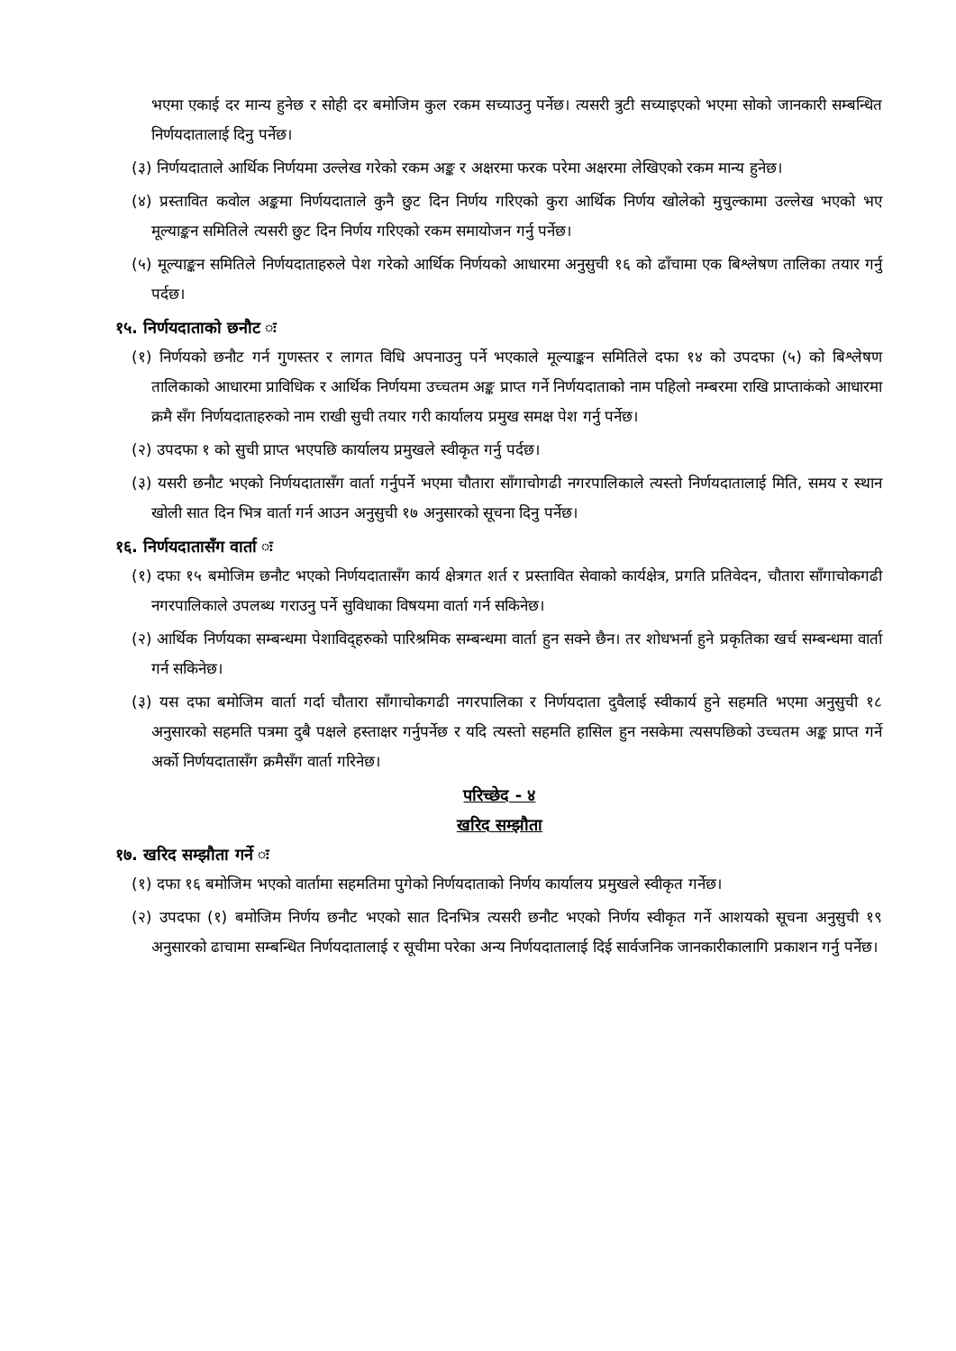भएमा एकाई दर मान्य हुनेछ र सोही दर बमोजिम कुल रकम सच्याउनु पर्नेछ। त्यसरी त्रुटी सच्याइएको भएमा सोको जानकारी सम्बन्धित निर्णयदातालाई दिनु पर्नेछ।
(३) निर्णयदाताले आर्थिक निर्णयमा उल्लेख गरेको रकम अङ्क र अक्षरमा फरक परेमा अक्षरमा लेखिएको रकम मान्य हुनेछ।
(४) प्रस्तावित कवोल अङ्कमा निर्णयदाताले कुनै छुट दिन निर्णय गरिएको कुरा आर्थिक निर्णय खोलेको मुचुल्कामा उल्लेख भएको भए मूल्याङ्कन समितिले त्यसरी छुट दिन निर्णय गरिएको रकम समायोजन गर्नु पर्नेछ।
(५) मूल्याङ्कन समितिले निर्णयदाताहरुले पेश गरेको आर्थिक निर्णयको आधारमा अनुसुची १६ को ढाँचामा एक बिश्लेषण तालिका तयार गर्नु पर्दछ।
१५. निर्णयदाताको छनौट ः
(१) निर्णयको छनौट गर्न गुणस्तर र लागत विधि अपनाउनु पर्ने भएकाले मूल्याङ्कन समितिले दफा १४ को उपदफा (५) को बिश्लेषण तालिकाको आधारमा प्राविधिक र आर्थिक निर्णयमा उच्चतम अङ्क प्राप्त गर्ने निर्णयदाताको नाम पहिलो नम्बरमा राखि प्राप्ताकंको आधारमा क्रमै सँग निर्णयदाताहरुको नाम राखी सुची तयार गरी कार्यालय प्रमुख समक्ष पेश गर्नु पर्नेछ।
(२) उपदफा १ को सुची प्राप्त भएपछि कार्यालय प्रमुखले स्वीकृत गर्नु पर्दछ।
(३) यसरी छनौट भएको निर्णयदातासँग वार्ता गर्नुपर्ने भएमा चौतारा साँगाचोगढी नगरपालिकाले त्यस्तो निर्णयदातालाई मिति, समय र स्थान खोली सात दिन भित्र वार्ता गर्न आउन अनुसुची १७ अनुसारको सूचना दिनु पर्नेछ।
१६. निर्णयदातासँग वार्ता ः
(१) दफा १५ बमोजिम छनौट भएको निर्णयदातासँग कार्य क्षेत्रगत शर्त र प्रस्तावित सेवाको कार्यक्षेत्र, प्रगति प्रतिवेदन, चौतारा साँगाचोकगढी नगरपालिकाले उपलब्ध गराउनु पर्ने सुविधाका विषयमा वार्ता गर्न सकिनेछ।
(२) आर्थिक निर्णयका सम्बन्धमा पेशाविद्हरुको पारिश्रमिक सम्बन्धमा वार्ता हुन सक्ने छैन। तर शोधभर्ना हुने प्रकृतिका खर्च सम्बन्धमा वार्ता गर्न सकिनेछ।
(३) यस दफा बमोजिम वार्ता गर्दा चौतारा साँगाचोकगढी नगरपालिका र निर्णयदाता दुवैलाई स्वीकार्य हुने सहमति भएमा अनुसुची १८ अनुसारको सहमति पत्रमा दुबै पक्षले हस्ताक्षर गर्नुपर्नेछ र यदि त्यस्तो सहमति हासिल हुन नसकेमा त्यसपछिको उच्चतम अङ्क प्राप्त गर्ने अर्को निर्णयदातासँग क्रमैसँग वार्ता गरिनेछ।
परिच्छेद - ४
खरिद सम्झौता
१७. खरिद सम्झौता गर्ने ः
(१) दफा १६ बमोजिम भएको वार्तामा सहमतिमा पुगेको निर्णयदाताको निर्णय कार्यालय प्रमुखले स्वीकृत गर्नेछ।
(२) उपदफा (१) बमोजिम निर्णय छनौट भएको सात दिनभित्र त्यसरी छनौट भएको निर्णय स्वीकृत गर्ने आशयको सूचना अनुसुची १९ अनुसारको ढाचामा सम्बन्धित निर्णयदातालाई र सूचीमा परेका अन्य निर्णयदातालाई दिई सार्वजनिक जानकारीकालागि प्रकाशन गर्नु पर्नेछ।